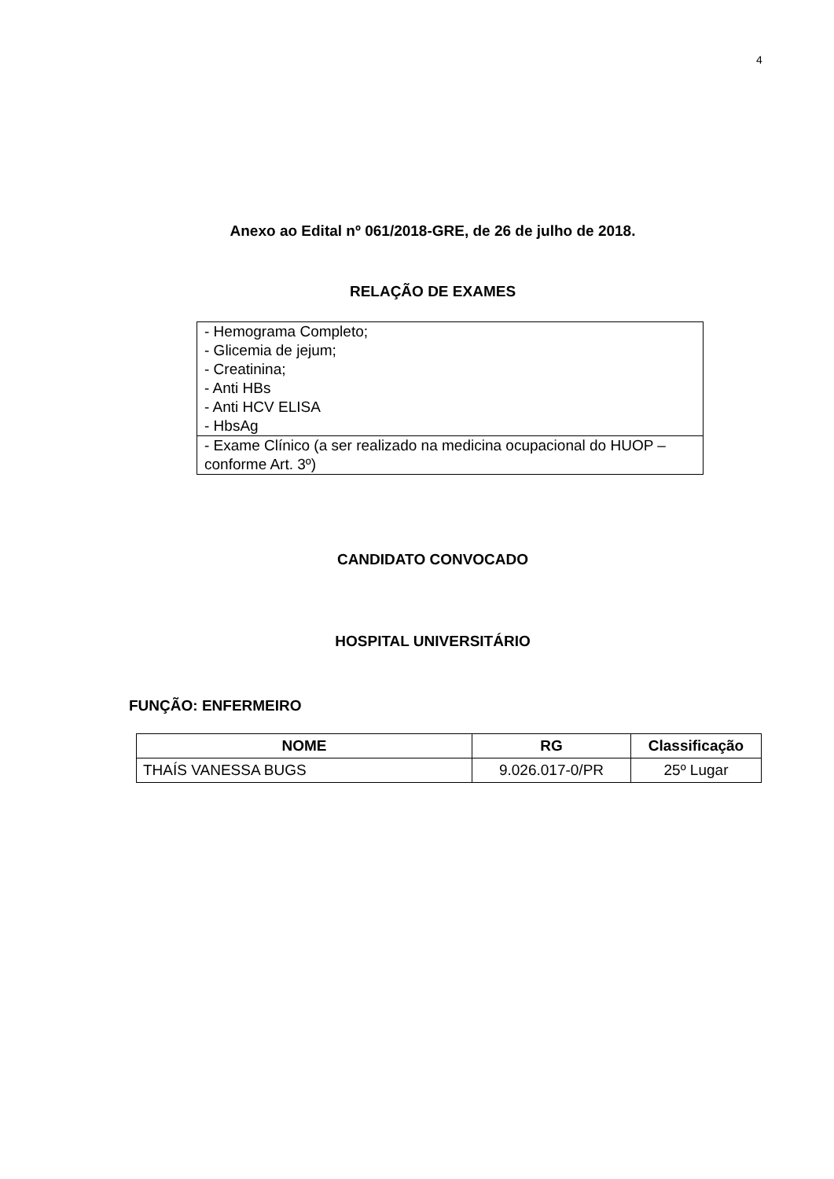4
Anexo ao Edital nº 061/2018-GRE, de 26 de julho de 2018.
RELAÇÃO DE EXAMES
| - Hemograma Completo; - Glicemia de jejum; - Creatinina; - Anti HBs - Anti HCV ELISA - HbsAg |
| - Exame Clínico (a ser realizado na medicina ocupacional do HUOP – conforme Art. 3º) |
CANDIDATO CONVOCADO
HOSPITAL UNIVERSITÁRIO
FUNÇÃO: ENFERMEIRO
| NOME | RG | Classificação |
| --- | --- | --- |
| THAÍS VANESSA BUGS | 9.026.017-0/PR | 25º Lugar |